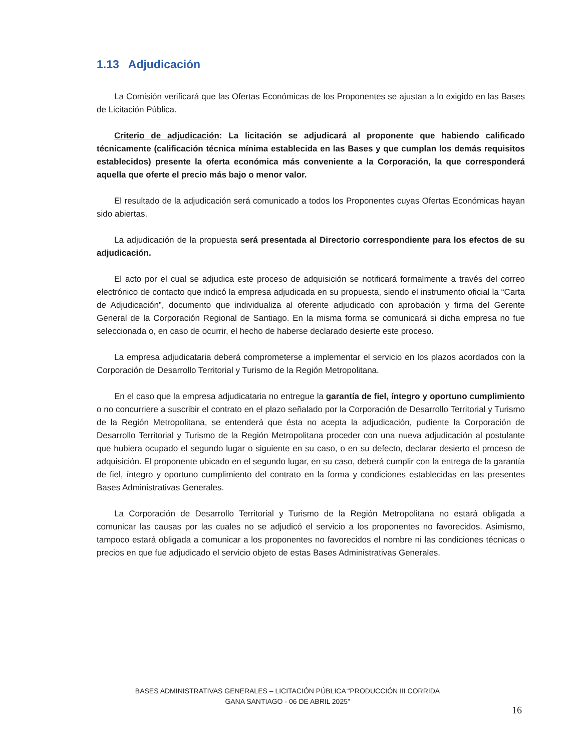1.13 Adjudicación
La Comisión verificará que las Ofertas Económicas de los Proponentes se ajustan a lo exigido en las Bases de Licitación Pública.
Criterio de adjudicación: La licitación se adjudicará al proponente que habiendo calificado técnicamente (calificación técnica mínima establecida en las Bases y que cumplan los demás requisitos establecidos) presente la oferta económica más conveniente a la Corporación, la que corresponderá aquella que oferte el precio más bajo o menor valor.
El resultado de la adjudicación será comunicado a todos los Proponentes cuyas Ofertas Económicas hayan sido abiertas.
La adjudicación de la propuesta será presentada al Directorio correspondiente para los efectos de su adjudicación.
El acto por el cual se adjudica este proceso de adquisición se notificará formalmente a través del correo electrónico de contacto que indicó la empresa adjudicada en su propuesta, siendo el instrumento oficial la “Carta de Adjudicación”, documento que individualiza al oferente adjudicado con aprobación y firma del Gerente General de la Corporación Regional de Santiago. En la misma forma se comunicará si dicha empresa no fue seleccionada o, en caso de ocurrir, el hecho de haberse declarado desierte este proceso.
La empresa adjudicataria deberá comprometerse a implementar el servicio en los plazos acordados con la Corporación de Desarrollo Territorial y Turismo de la Región Metropolitana.
En el caso que la empresa adjudicataria no entregue la garantía de fiel, íntegro y oportuno cumplimiento o no concurriere a suscribir el contrato en el plazo señalado por la Corporación de Desarrollo Territorial y Turismo de la Región Metropolitana, se entenderá que ésta no acepta la adjudicación, pudiente la Corporación de Desarrollo Territorial y Turismo de la Región Metropolitana proceder con una nueva adjudicación al postulante que hubiera ocupado el segundo lugar o siguiente en su caso, o en su defecto, declarar desierto el proceso de adquisición. El proponente ubicado en el segundo lugar, en su caso, deberá cumplir con la entrega de la garantía de fiel, íntegro y oportuno cumplimiento del contrato en la forma y condiciones establecidas en las presentes Bases Administrativas Generales.
La Corporación de Desarrollo Territorial y Turismo de la Región Metropolitana no estará obligada a comunicar las causas por las cuales no se adjudicó el servicio a los proponentes no favorecidos. Asimismo, tampoco estará obligada a comunicar a los proponentes no favorecidos el nombre ni las condiciones técnicas o precios en que fue adjudicado el servicio objeto de estas Bases Administrativas Generales.
BASES ADMINISTRATIVAS GENERALES – LICITACIÓN PÚBLICA “PRODUCCIÓN III CORRIDA
GANA SANTIAGO - 06 DE ABRIL 2025”
16